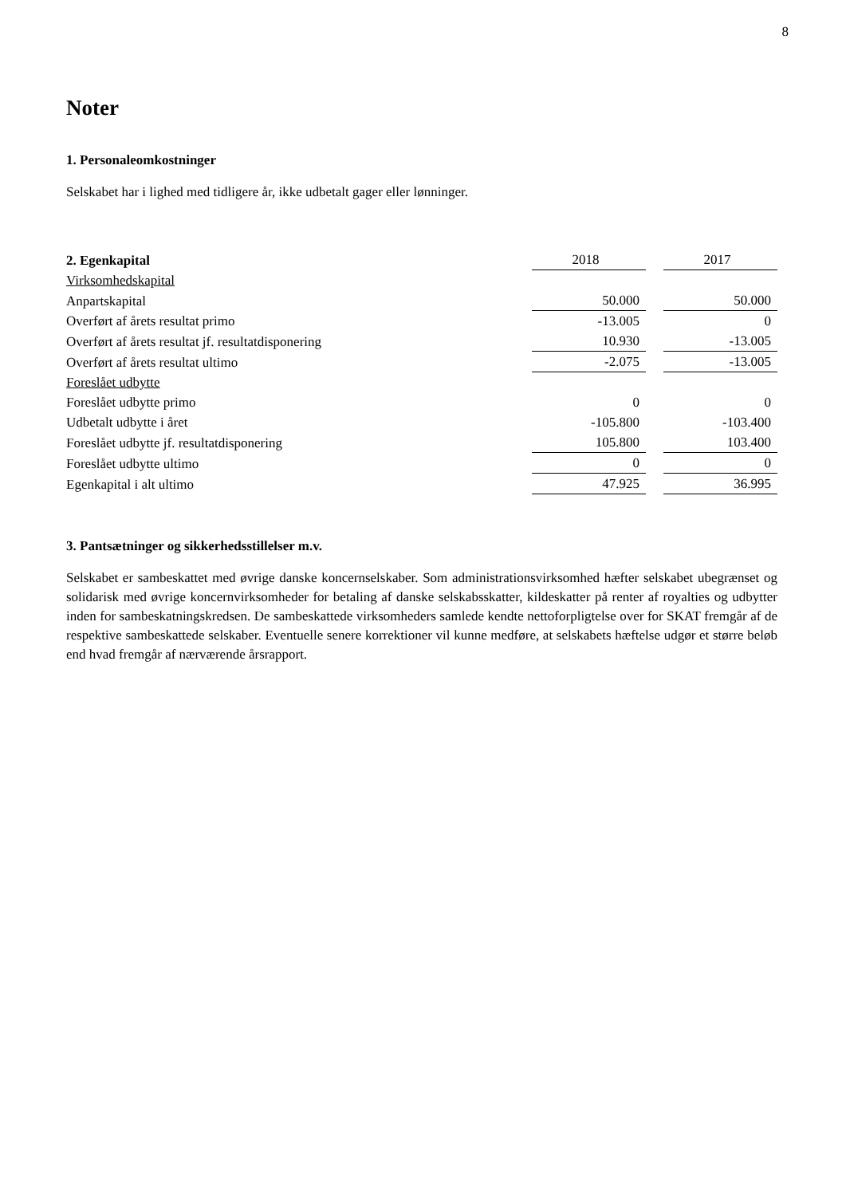8
Noter
1. Personaleomkostninger
Selskabet har i lighed med tidligere år, ikke udbetalt gager eller lønninger.
| 2. Egenkapital | 2018 | | 2017 |
| --- | --- | --- | --- |
| Virksomhedskapital | | | |
| Anpartskapital | 50.000 | | 50.000 |
| Overført af årets resultat primo | -13.005 | | 0 |
| Overført af årets resultat jf. resultatdisponering | 10.930 | | -13.005 |
| Overført af årets resultat ultimo | -2.075 | | -13.005 |
| Foreslået udbytte | | | |
| Foreslået udbytte primo | 0 | | 0 |
| Udbetalt udbytte i året | -105.800 | | -103.400 |
| Foreslået udbytte jf. resultatdisponering | 105.800 | | 103.400 |
| Foreslået udbytte ultimo | 0 | | 0 |
| Egenkapital i alt ultimo | 47.925 | | 36.995 |
3. Pantsætninger og sikkerhedsstillelser m.v.
Selskabet er sambeskattet med øvrige danske koncernselskaber. Som administrationsvirksomhed hæfter selskabet ubegrænset og solidarisk med øvrige koncernvirksomheder for betaling af danske selskabsskatter, kildeskatter på renter af royalties og udbytter inden for sambeskatningskredsen. De sambeskattede virksomheders samlede kendte nettoforpligtelse over for SKAT fremgår af de respektive sambeskattede selskaber. Eventuelle senere korrektioner vil kunne medføre, at selskabets hæftelse udgør et større beløb end hvad fremgår af nærværende årsrapport.